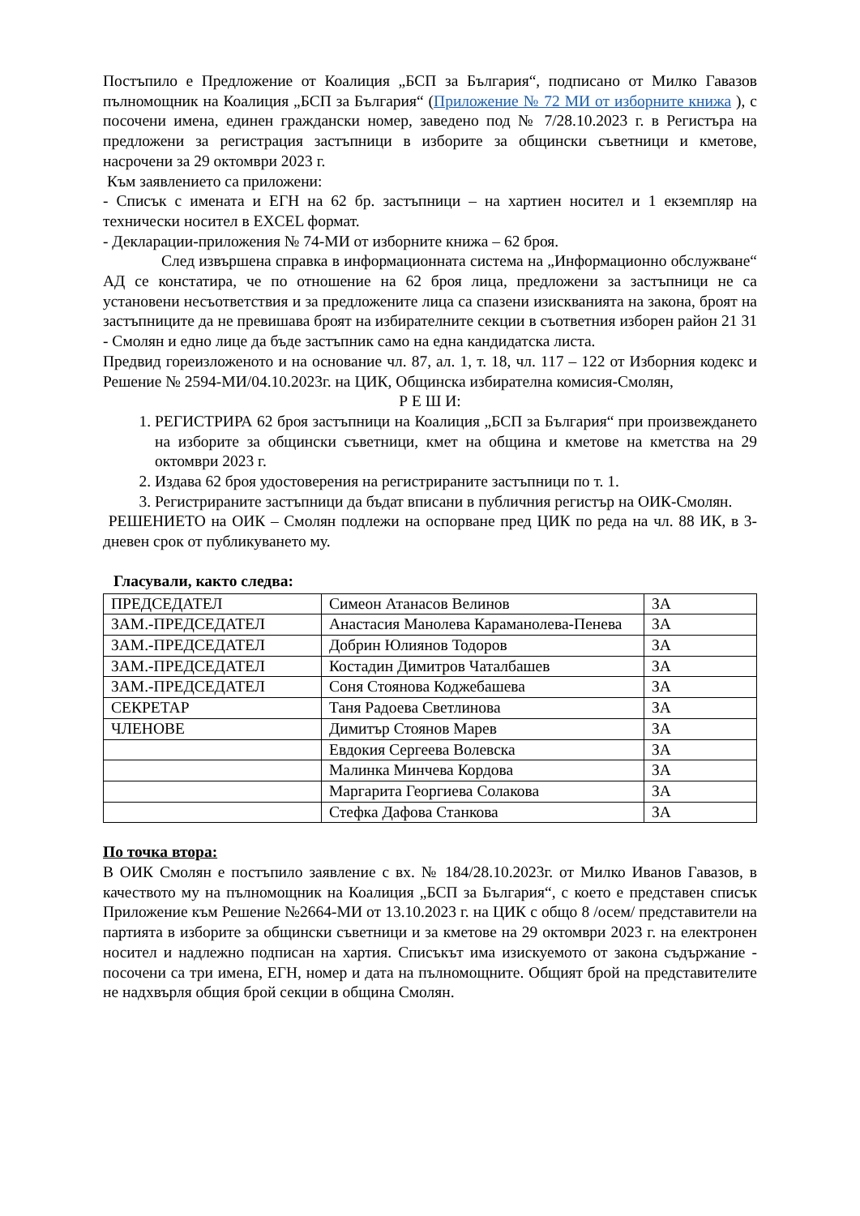Постъпило е Предложение от Коалиция „БСП за България“, подписано от Милко Гавазов пълномощник на Коалиция „БСП за България“ (Приложение № 72 МИ от изборните книжа ), с посочени имена, единен граждански номер, заведено под № 7/28.10.2023 г. в Регистъра на предложени за регистрация застъпници в изборите за общински съветници и кметове, насрочени за 29 октомври 2023 г.
Към заявлението са приложени:
- Списък с имената и ЕГН на 62 бр. застъпници – на хартиен носител и 1 екземпляр на технически носител в EXCEL формат.
- Декларации-приложения № 74-МИ от изборните книжа – 62 броя.
След извършена справка в информационната система на „Информационно обслужване“ АД се констатира, че по отношение на 62 броя лица, предложени за застъпници не са установени несъответствия и за предложените лица са спазени изискванията на закона, броят на застъпниците да не превишава броят на избирателните секции в съответния изборен район 21 31 - Смолян и едно лице да бъде застъпник само на една кандидатска листа.
Предвид гореизложеното и на основание чл. 87, ал. 1, т. 18, чл. 117 – 122 от Изборния кодекс и Решение № 2594-МИ/04.10.2023г. на ЦИК, Общинска избирателна комисия-Смолян,
Р Е Ш И:
1. РЕГИСТРИРА 62 броя застъпници на Коалиция „БСП за България“ при произвеждането на изборите за общински съветници, кмет на община и кметове на кметства на 29 октомври 2023 г.
2. Издава 62 броя удостоверения на регистрираните застъпници по т. 1.
3. Регистрираните застъпници да бъдат вписани в публичния регистър на ОИК-Смолян.
РЕШЕНИЕТО на ОИК – Смолян подлежи на оспорване пред ЦИК по реда на чл. 88 ИК, в 3-дневен срок от публикуването му.
Гласували, както следва:
| ПРЕДСЕДАТЕЛ | Симеон Атанасов Велинов | ЗА |
| ЗАМ.-ПРЕДСЕДАТЕЛ | Анастасия Манолева Караманолева-Пенева | ЗА |
| ЗАМ.-ПРЕДСЕДАТЕЛ | Добрин Юлиянов Тодоров | ЗА |
| ЗАМ.-ПРЕДСЕДАТЕЛ | Костадин Димитров Чаталбашев | ЗА |
| ЗАМ.-ПРЕДСЕДАТЕЛ | Соня Стоянова Коджебашева | ЗА |
| СЕКРЕТАР | Таня Радоева Светлинова | ЗА |
| ЧЛЕНОВЕ | Димитър Стоянов Марев | ЗА |
| | Евдокия Сергеева Волевска | ЗА |
| | Малинка Минчева Кордова | ЗА |
| | Маргарита Георгиева Солакова | ЗА |
| | Стефка Дафова Станкова | ЗА |
По точка втора:
В ОИК Смолян е постъпило заявление с вх. № 184/28.10.2023г. от Милко Иванов Гавазов, в качеството му на пълномощник на Коалиция „БСП за България“, с което е представен списък Приложение към Решение №2664-МИ от 13.10.2023 г. на ЦИК с общо 8 /осем/ представители на партията в изборите за общински съветници и за кметове на 29 октомври 2023 г. на електронен носител и надлежно подписан на хартия. Списъкът има изискуемото от закона съдържание - посочени са три имена, ЕГН, номер и дата на пълномощните. Общият брой на представителите не надхвърля общия брой секции в община Смолян.